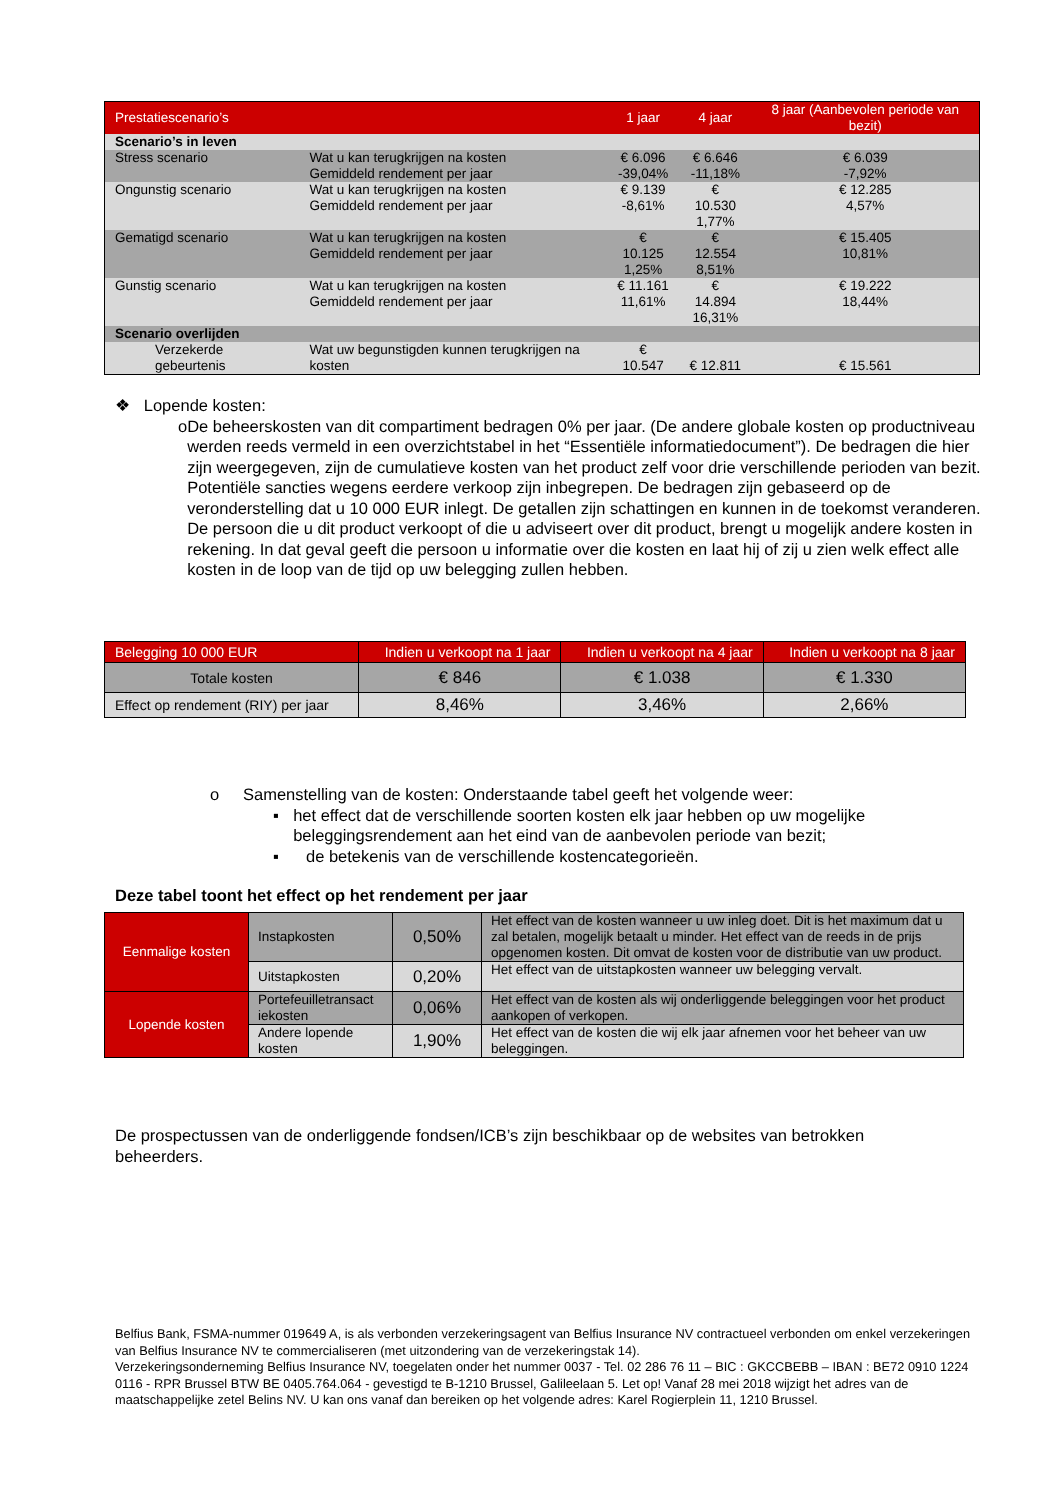| Prestatiescenario’s | | 1 jaar | 4 jaar | 8 jaar (Aanbevolen periode van bezit) |
| Scenario’s in leven | | | | |
| Stress scenario | Wat u kan terugkrijgen na kosten Gemiddeld rendement per jaar | € 6.096 -39,04% | € 6.646 -11,18% | € 6.039 -7,92% |
| Ongunstig scenario | Wat u kan terugkrijgen na kosten Gemiddeld rendement per jaar | € 9.139 -8,61% | € 10.530 1,77% | € 12.285 4,57% |
| Gematigd scenario | Wat u kan terugkrijgen na kosten Gemiddeld rendement per jaar | € 10.125 1,25% | € 12.554 8,51% | € 15.405 10,81% |
| Gunstig scenario | Wat u kan terugkrijgen na kosten Gemiddeld rendement per jaar | € 11.161 11,61% | € 14.894 16,31% | € 19.222 18,44% |
| Scenario overlijden | | | | |
| Verzekerde gebeurtenis | Wat uw begunstigden kunnen terugkrijgen na kosten | € 10.547 | € 12.811 | € 15.561 |
❖ Lopende kosten:
o De beheerskosten van dit compartiment bedragen 0% per jaar. (De andere globale kosten op productniveau werden reeds vermeld in een overzichtstabel in het “Essentiële informatiedocument”). De bedragen die hier zijn weergegeven, zijn de cumulatieve kosten van het product zelf voor drie verschillende perioden van bezit. Potentiële sancties wegens eerdere verkoop zijn inbegrepen. De bedragen zijn gebaseerd op de veronderstelling dat u 10 000 EUR inlegt. De getallen zijn schattingen en kunnen in de toekomst veranderen. De persoon die u dit product verkoopt of die u adviseert over dit product, brengt u mogelijk andere kosten in rekening. In dat geval geeft die persoon u informatie over die kosten en laat hij of zij u zien welk effect alle kosten in de loop van de tijd op uw belegging zullen hebben.
| Belegging 10 000 EUR | Indien u verkoopt na 1 jaar | Indien u verkoopt na 4 jaar | Indien u verkoopt na 8 jaar |
| --- | --- | --- | --- |
| Totale kosten | € 846 | € 1.038 | € 1.330 |
| Effect op rendement (RIY) per jaar | 8,46% | 3,46% | 2,66% |
o Samenstelling van de kosten: Onderstaande tabel geeft het volgende weer:
▪ het effect dat de verschillende soorten kosten elk jaar hebben op uw mogelijke beleggingsrendement aan het eind van de aanbevolen periode van bezit;
▪ de betekenis van de verschillende kostencategorieën.
Deze tabel toont het effect op het rendement per jaar
| Eenmalige kosten | Instapkosten | 0,50% | Het effect van de kosten wanneer u uw inleg doet. Dit is het maximum dat u zal betalen, mogelijk betaalt u minder. Het effect van de reeds in de prijs opgenomen kosten. Dit omvat de kosten voor de distributie van uw product. |
| | Uitstapkosten | 0,20% | Het effect van de uitstapkosten wanneer uw belegging vervalt. |
| Lopende kosten | Portefeuilletransact iekosten | 0,06% | Het effect van de kosten als wij onderliggende beleggingen voor het product aankopen of verkopen. |
| | Andere lopende kosten | 1,90% | Het effect van de kosten die wij elk jaar afnemen voor het beheer van uw beleggingen. |
De prospectussen van de onderliggende fondsen/ICB’s zijn beschikbaar op de websites van betrokken beheerders.
Belfius Bank, FSMA-nummer 019649 A, is als verbonden verzekeringsagent van Belfius Insurance NV contractueel verbonden om enkel verzekeringen van Belfius Insurance NV te commercialiseren (met uitzondering van de verzekeringstak 14).
Verzekeringsonderneming Belfius Insurance NV, toegelaten onder het nummer 0037 - Tel. 02 286 76 11 – BIC : GKCCBEBB – IBAN : BE72 0910 1224 0116 - RPR Brussel BTW BE 0405.764.064 - gevestigd te B-1210 Brussel, Galileelaan 5. Let op! Vanaf 28 mei 2018 wijzigt het adres van de maatschappelijke zetel Belins NV. U kan ons vanaf dan bereiken op het volgende adres: Karel Rogierplein 11, 1210 Brussel.